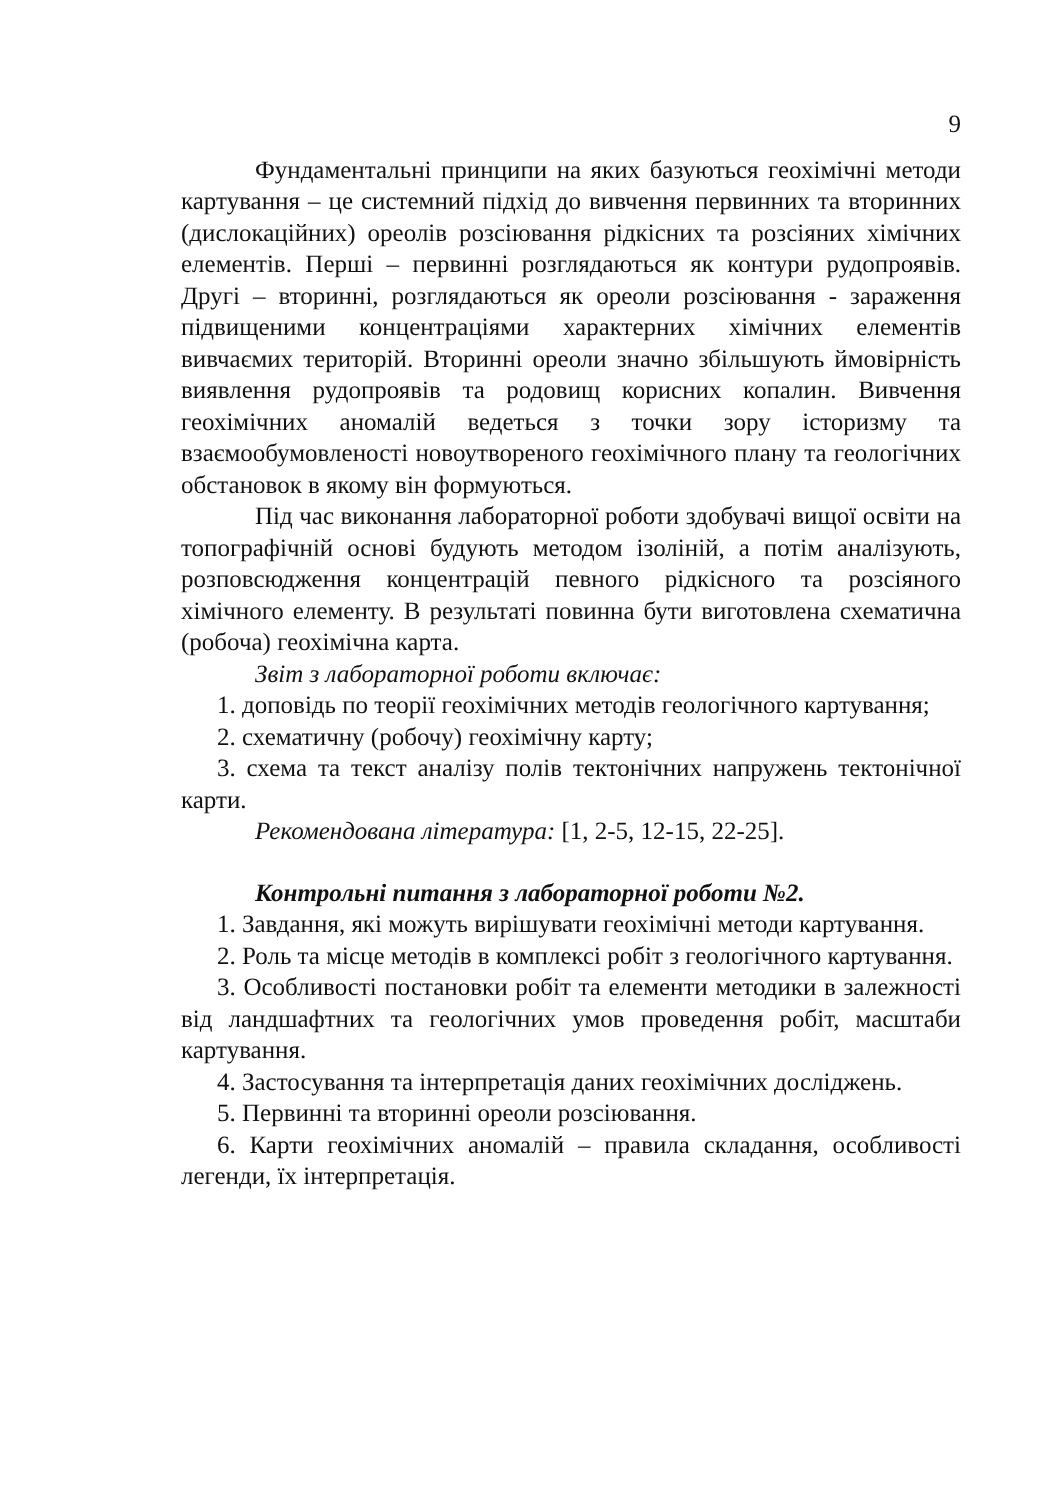9
Фундаментальні принципи на яких базуються геохімічні методи картування – це системний підхід до вивчення первинних та вторинних (дислокаційних) ореолів розсіювання рідкісних та розсіяних хімічних елементів. Перші – первинні розглядаються як контури рудопроявів. Другі – вторинні, розглядаються як ореоли розсіювання - зараження підвищеними концентраціями характерних хімічних елементів вивчаємих територій. Вторинні ореоли значно збільшують ймовірність виявлення рудопроявів та родовищ корисних копалин. Вивчення геохімічних аномалій ведеться з точки зору історизму та взаємообумовленості новоутвореного геохімічного плану та геологічних обстановок в якому він формуються.
Під час виконання лабораторної роботи здобувачі вищої освіти на топографічній основі будують методом ізоліній, а потім аналізують, розповсюдження концентрацій певного рідкісного та розсіяного хімічного елементу. В результаті повинна бути виготовлена схематична (робоча) геохімічна карта.
Звіт з лабораторної роботи включає:
1. доповідь по теорії геохімічних методів геологічного картування;
2. схематичну (робочу) геохімічну карту;
3. схема та текст аналізу полів тектонічних напружень тектонічної карти.
Рекомендована література: [1, 2-5, 12-15, 22-25].
Контрольні питання з лабораторної роботи №2.
1. Завдання, які можуть вирішувати геохімічні методи картування.
2. Роль та місце методів в комплексі робіт з геологічного картування.
3. Особливості постановки робіт та елементи методики в залежності від ландшафтних та геологічних умов проведення робіт, масштаби картування.
4. Застосування та інтерпретація даних геохімічних досліджень.
5. Первинні та вторинні ореоли розсіювання.
6. Карти геохімічних аномалій – правила складання, особливості легенди, їх інтерпретація.